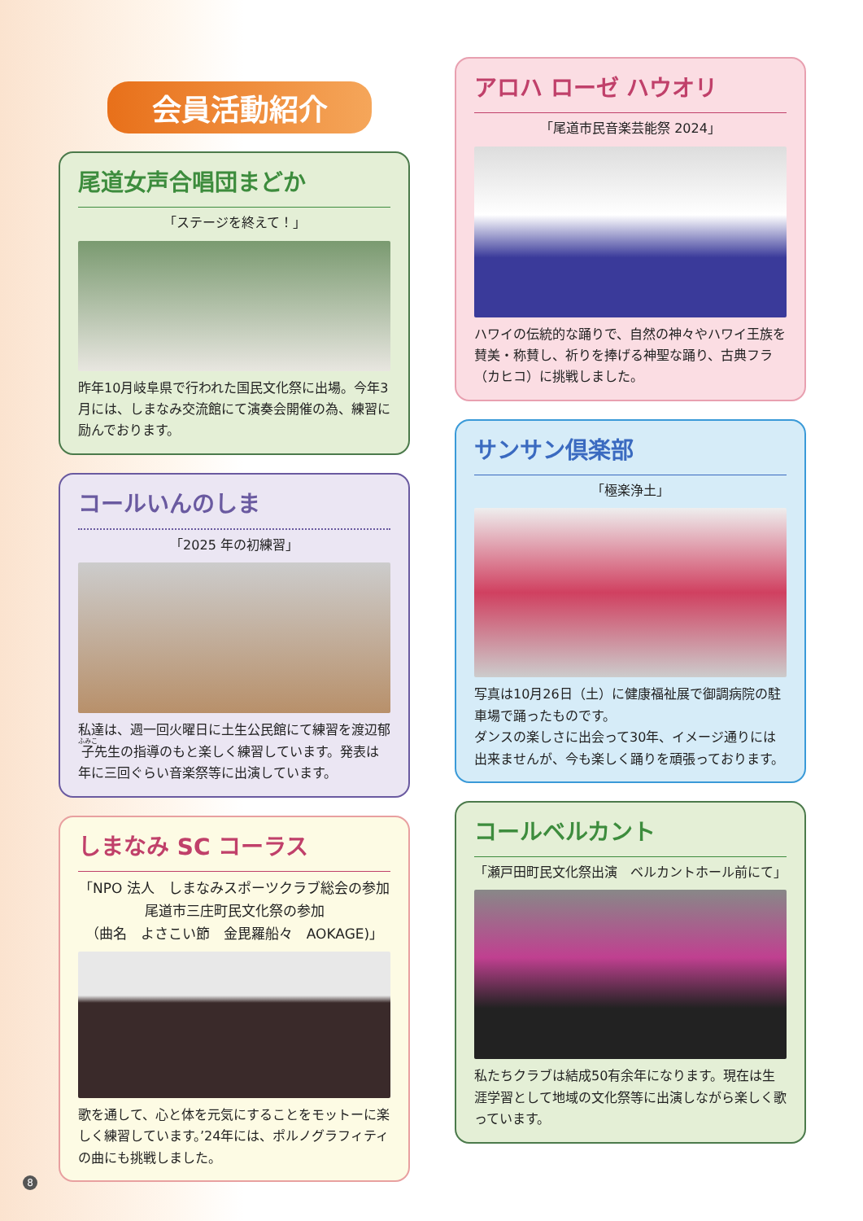会員活動紹介
尾道女声合唱団まどか
「ステージを終えて！」
昨年10月岐阜県で行われた国民文化祭に出場。今年3月には、しまなみ交流館にて演奏会開催の為、練習に励んでおります。
コールいんのしま
「2025 年の初練習」
私達は、週一回火曜日に土生公民館にて練習を渡辺郁子先生の指導のもと楽しく練習しています。発表は年に三回ぐらい音楽祭等に出演しています。
しまなみ SC コーラス
「NPO 法人　しまなみスポーツクラブ総会の参加
尾道市三庄町民文化祭の参加
（曲名　よさこい節　金毘羅船々　AOKAGE)」
歌を通して、心と体を元気にすることをモットーに楽しく練習しています。’24年には、ポルノグラフィティの曲にも挑戦しました。
アロハ ローゼ ハウオリ
「尾道市民音楽芸能祭 2024」
ハワイの伝統的な踊りで、自然の神々やハワイ王族を賛美・称賛し、祈りを捧げる神聖な踊り、古典フラ（カヒコ）に挑戦しました。
サンサン倶楽部
「極楽浄土」
写真は10月26日（土）に健康福祉展で御調病院の駐車場で踊ったものです。
ダンスの楽しさに出会って30年、イメージ通りには出来ませんが、今も楽しく踊りを頑張っております。
コールベルカント
「瀬戸田町民文化祭出演　ベルカントホール前にて」
私たちクラブは結成50有余年になります。現在は生涯学習として地域の文化祭等に出演しながら楽しく歌っています。
8